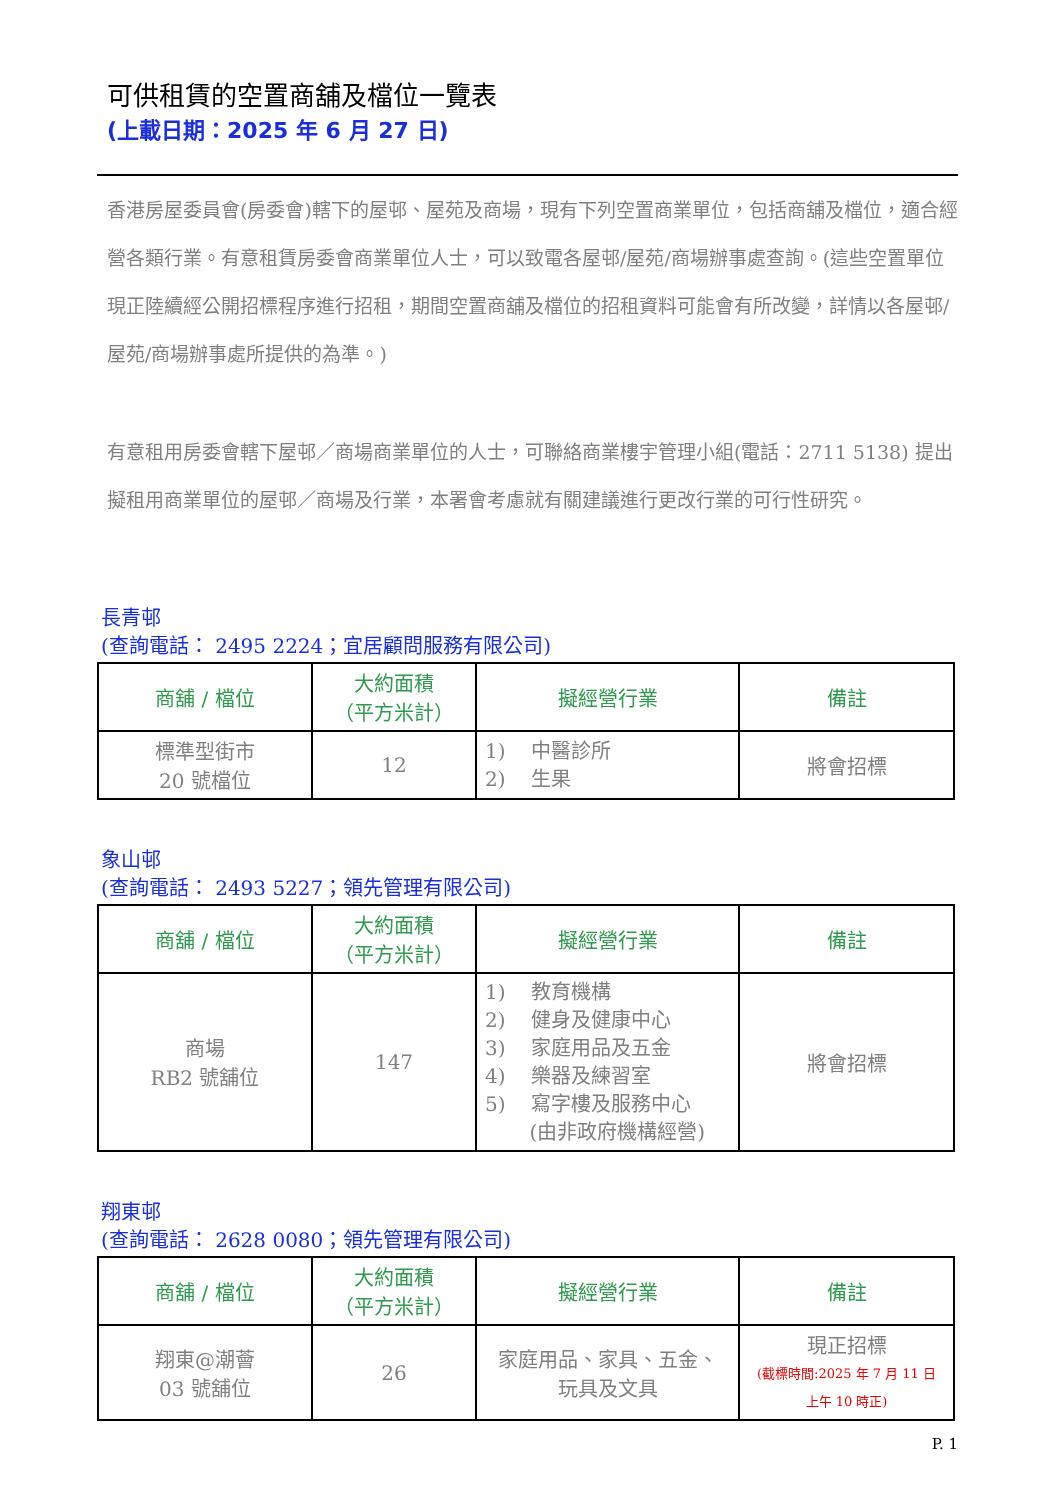可供租賃的空置商舖及檔位一覽表
(上載日期：2025 年 6 月 27 日)
香港房屋委員會(房委會)轄下的屋邨、屋苑及商場，現有下列空置商業單位，包括商舖及檔位，適合經營各類行業。有意租賃房委會商業單位人士，可以致電各屋邨/屋苑/商場辦事處查詢。(這些空置單位現正陸續經公開招標程序進行招租，期間空置商舖及檔位的招租資料可能會有所改變，詳情以各屋邨/屋苑/商場辦事處所提供的為準。)
有意租用房委會轄下屋邨／商場商業單位的人士，可聯絡商業樓宇管理小組(電話：2711 5138) 提出擬租用商業單位的屋邨／商場及行業，本署會考慮就有關建議進行更改行業的可行性研究。
長青邨
(查詢電話： 2495 2224；宜居顧問服務有限公司)
| 商舖 / 檔位 | 大約面積 （平方米計） | 擬經營行業 | 備註 |
| --- | --- | --- | --- |
| 標準型街市 20 號檔位 | 12 | 1) 中醫診所 2) 生果 | 將會招標 |
象山邨
(查詢電話： 2493 5227；領先管理有限公司)
| 商舖 / 檔位 | 大約面積 （平方米計） | 擬經營行業 | 備註 |
| --- | --- | --- | --- |
| 商場 RB2 號舖位 | 147 | 1) 教育機構 2) 健身及健康中心 3) 家庭用品及五金 4) 樂器及練習室 5) 寫字樓及服務中心 (由非政府機構經營) | 將會招標 |
翔東邨
(查詢電話： 2628 0080；領先管理有限公司)
| 商舖 / 檔位 | 大約面積 （平方米計） | 擬經營行業 | 備註 |
| --- | --- | --- | --- |
| 翔東@潮薈 03 號舖位 | 26 | 家庭用品、家具、五金、 玩具及文具 | 現正招標 (截標時間:2025 年 7 月 11 日 上午 10 時正) |
P. 1